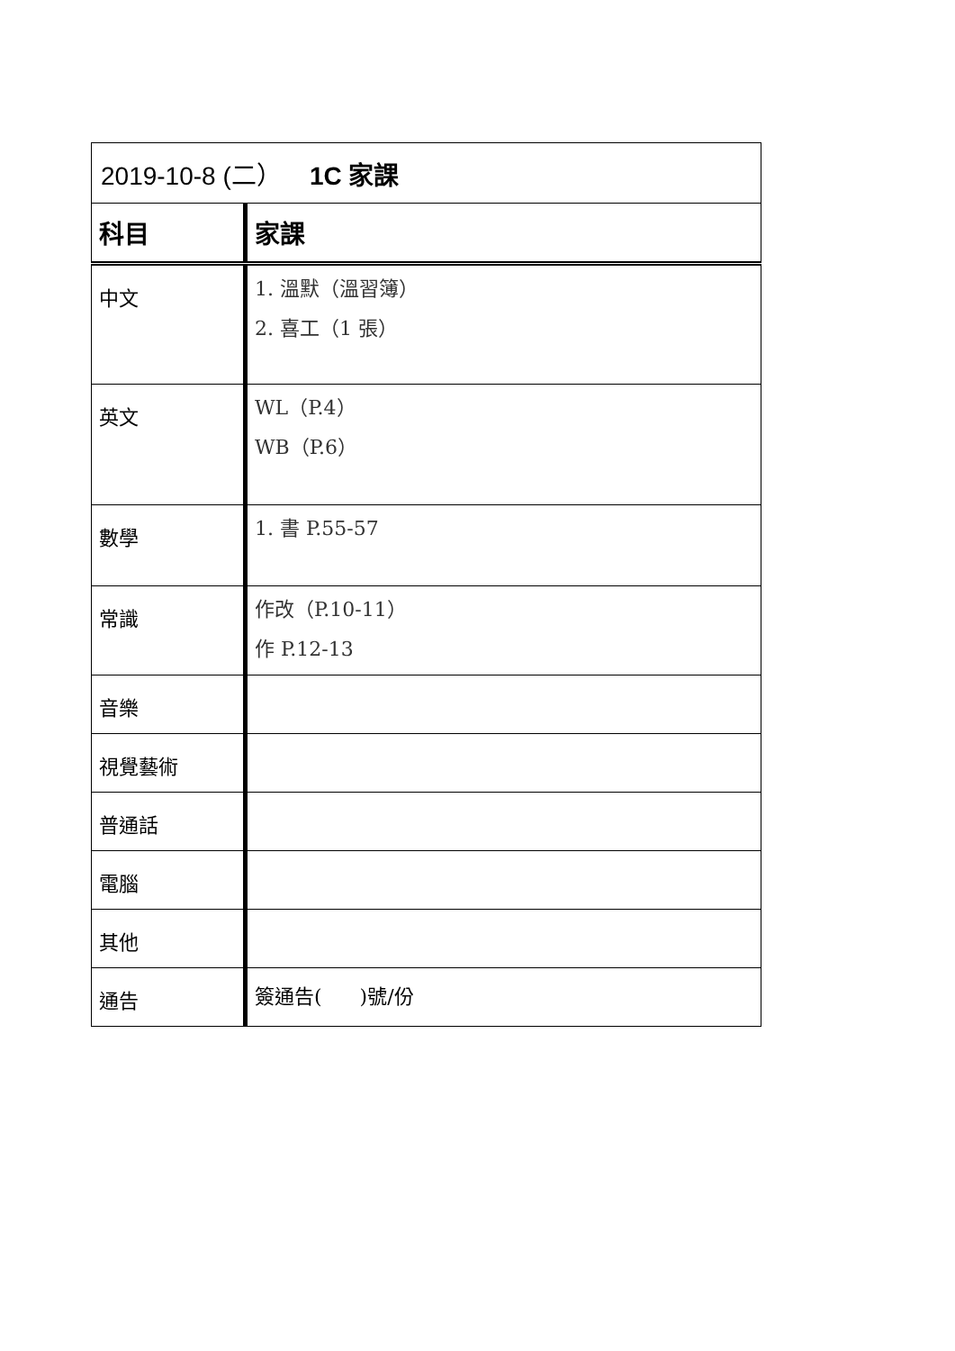| 2019-10-8 (二） 1C 家課 | |
| 科目 | 家課 |
| 中文 | 1. 溫默（溫習簿） 2. 喜工（1 張） |
| 英文 | WL（P.4） WB（P.6） |
| 數學 | 1. 書 P.55-57 |
| 常識 | 作改（P.10-11） 作 P.12-13 |
| 音樂 | |
| 視覺藝術 | |
| 普通話 | |
| 電腦 | |
| 其他 | |
| 通告 | 簽通告( )號/份 |